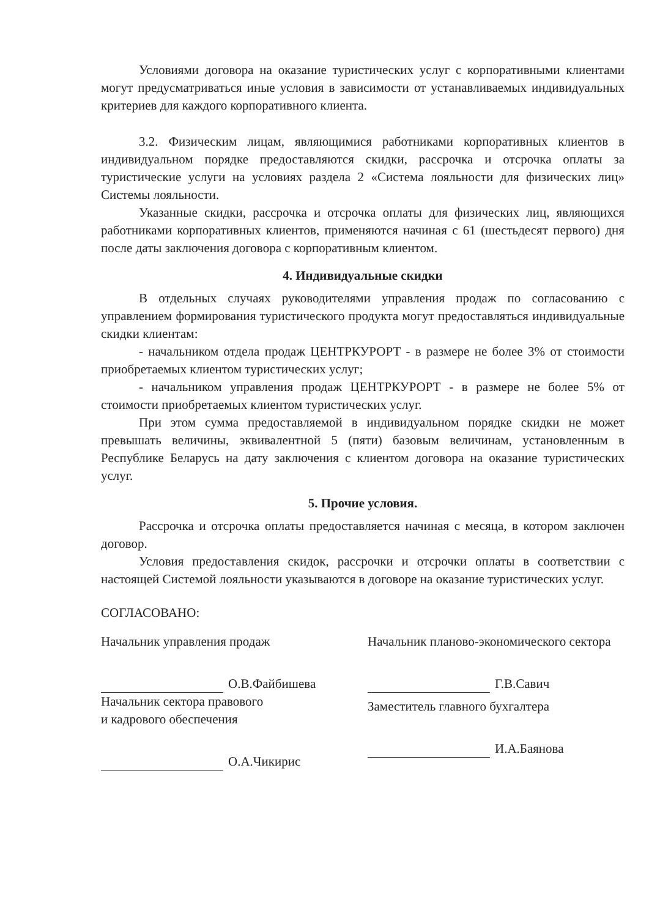Условиями договора на оказание туристических услуг с корпоративными клиентами могут предусматриваться иные условия в зависимости от устанавливаемых индивидуальных критериев для каждого корпоративного клиента.
3.2. Физическим лицам, являющимися работниками корпоративных клиентов в индивидуальном порядке предоставляются скидки, рассрочка и отсрочка оплаты за туристические услуги на условиях раздела 2 «Система лояльности для физических лиц» Системы лояльности.
Указанные скидки, рассрочка и отсрочка оплаты для физических лиц, являющихся работниками корпоративных клиентов, применяются начиная с 61 (шестьдесят первого) дня после даты заключения договора с корпоративным клиентом.
4. Индивидуальные скидки
В отдельных случаях руководителями управления продаж по согласованию с управлением формирования туристического продукта могут предоставляться индивидуальные скидки клиентам:
- начальником отдела продаж ЦЕНТРКУРОРТ - в размере не более 3% от стоимости приобретаемых клиентом туристических услуг;
- начальником управления продаж ЦЕНТРКУРОРТ - в размере не более 5% от стоимости приобретаемых клиентом туристических услуг.
При этом сумма предоставляемой в индивидуальном порядке скидки не может превышать величины, эквивалентной 5 (пяти) базовым величинам, установленным в Республике Беларусь на дату заключения с клиентом договора на оказание туристических услуг.
5. Прочие условия.
Рассрочка и отсрочка оплаты предоставляется начиная с месяца, в котором заключен договор.
Условия предоставления скидок, рассрочки и отсрочки оплаты в соответствии с настоящей Системой лояльности указываются в договоре на оказание туристических услуг.
СОГЛАСОВАНО:
Начальник управления продаж
О.В.Файбишева
Начальник сектора правового
и кадрового обеспечения
О.А.Чикирис
Начальник планово-экономического сектора
Г.В.Савич
Заместитель главного бухгалтера
И.А.Баянова